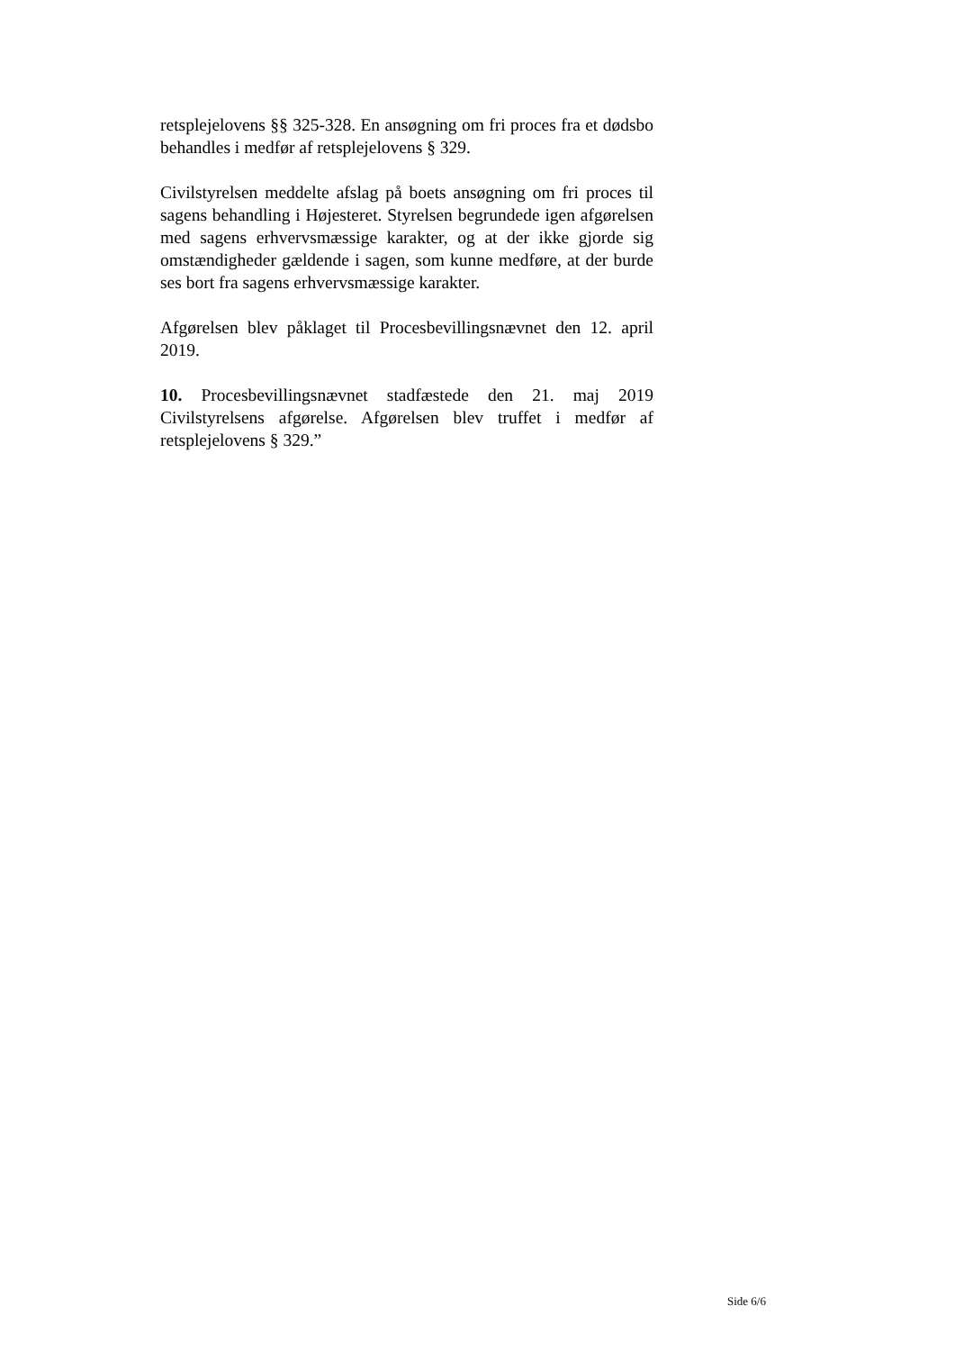retsplejelovens §§ 325-328. En ansøgning om fri proces fra et dødsbo behandles i medfør af retsplejelovens § 329.
Civilstyrelsen meddelte afslag på boets ansøgning om fri proces til sagens behandling i Højesteret. Styrelsen begrundede igen afgørelsen med sagens erhvervsmæssige karakter, og at der ikke gjorde sig omstændigheder gældende i sagen, som kunne medføre, at der burde ses bort fra sagens erhvervsmæssige karakter.
Afgørelsen blev påklaget til Procesbevillingsnævnet den 12. april 2019.
10. Procesbevillingsnævnet stadfæstede den 21. maj 2019 Civilstyrelsens afgørelse. Afgørelsen blev truffet i medfør af retsplejelovens § 329.”
Side 6/6